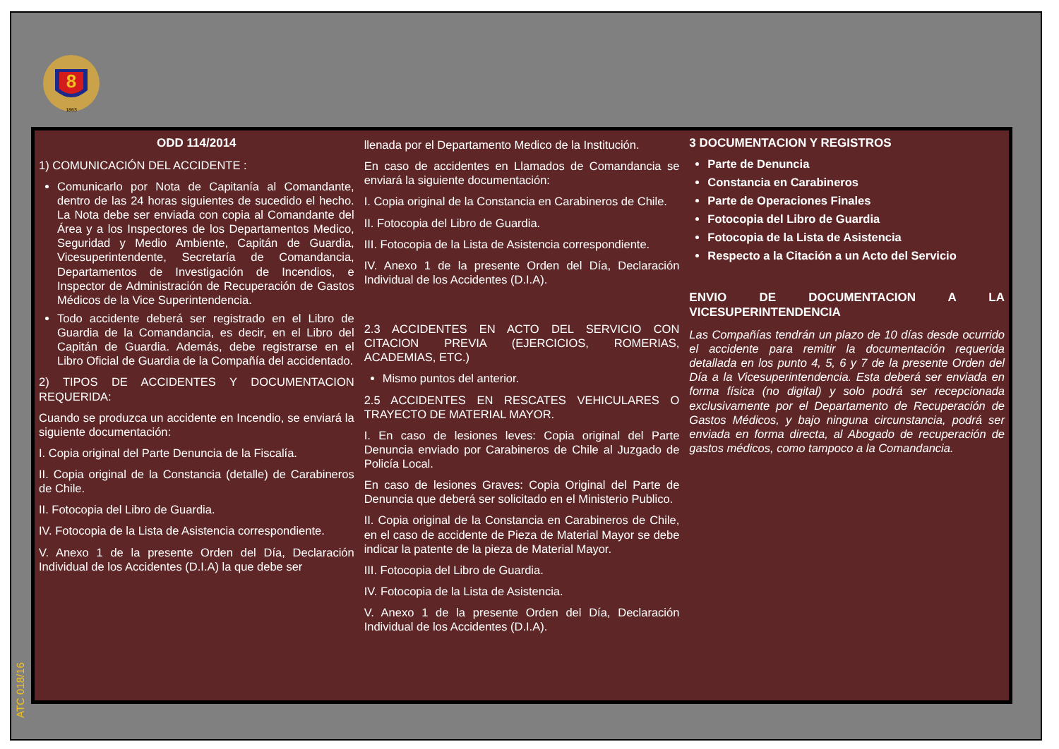8
1863
ATC 018/16
ODD 114/2014
1) COMUNICACIÓN DEL ACCIDENTE :
Comunicarlo por Nota de Capitanía al Comandante, dentro de las 24 horas siguientes de sucedido el hecho. La Nota debe ser enviada con copia al Comandante del Área y a los Inspectores de los Departamentos Medico, Seguridad y Medio Ambiente, Capitán de Guardia, Vicesuperintendente, Secretaría de Comandancia, Departamentos de Investigación de Incendios, e Inspector de Administración de Recuperación de Gastos Médicos de la Vice Superintendencia.
Todo accidente deberá ser registrado en el Libro de Guardia de la Comandancia, es decir, en el Libro del Capitán de Guardia. Además, debe registrarse en el Libro Oficial de Guardia de la Compañía del accidentado.
2) TIPOS DE ACCIDENTES Y DOCUMENTACION REQUERIDA:
Cuando se produzca un accidente en Incendio, se enviará la siguiente documentación:
I. Copia original del Parte Denuncia de la Fiscalía.
II. Copia original de la Constancia (detalle) de Carabineros de Chile.
II. Fotocopia del Libro de Guardia.
IV. Fotocopia de la Lista de Asistencia correspondiente.
V. Anexo 1 de la presente Orden del Día, Declaración Individual de los Accidentes (D.I.A) la que debe ser
llenada por el Departamento Medico de la Institución.
En caso de accidentes en Llamados de Comandancia se enviará la siguiente documentación:
I. Copia original de la Constancia en Carabineros de Chile.
II. Fotocopia del Libro de Guardia.
III. Fotocopia de la Lista de Asistencia correspondiente.
IV. Anexo 1 de la presente Orden del Día, Declaración Individual de los Accidentes (D.I.A).
2.3 ACCIDENTES EN ACTO DEL SERVICIO CON CITACION PREVIA (EJERCICIOS, ROMERIAS, ACADEMIAS, ETC.)
Mismo puntos del anterior.
2.5 ACCIDENTES EN RESCATES VEHICULARES O TRAYECTO DE MATERIAL MAYOR.
I. En caso de lesiones leves: Copia original del Parte Denuncia enviado por Carabineros de Chile al Juzgado de Policía Local.
En caso de lesiones Graves: Copia Original del Parte de Denuncia que deberá ser solicitado en el Ministerio Publico.
II. Copia original de la Constancia en Carabineros de Chile, en el caso de accidente de Pieza de Material Mayor se debe indicar la patente de la pieza de Material Mayor.
III. Fotocopia del Libro de Guardia.
IV. Fotocopia de la Lista de Asistencia.
V. Anexo 1 de la presente Orden del Día, Declaración Individual de los Accidentes (D.I.A).
3 DOCUMENTACION Y REGISTROS
Parte de Denuncia
Constancia en Carabineros
Parte de Operaciones Finales
Fotocopia del Libro de Guardia
Fotocopia de la Lista de Asistencia
Respecto a la Citación a un Acto del Servicio
ENVIO DE DOCUMENTACION A LA VICESUPERINTENDENCIA
Las Compañías tendrán un plazo de 10 días desde ocurrido el accidente para remitir la documentación requerida detallada en los punto 4, 5, 6 y 7 de la presente Orden del Día a la Vicesuperintendencia. Esta deberá ser enviada en forma física (no digital) y solo podrá ser recepcionada exclusivamente por el Departamento de Recuperación de Gastos Médicos, y bajo ninguna circunstancia, podrá ser enviada en forma directa, al Abogado de recuperación de gastos médicos, como tampoco a la Comandancia.